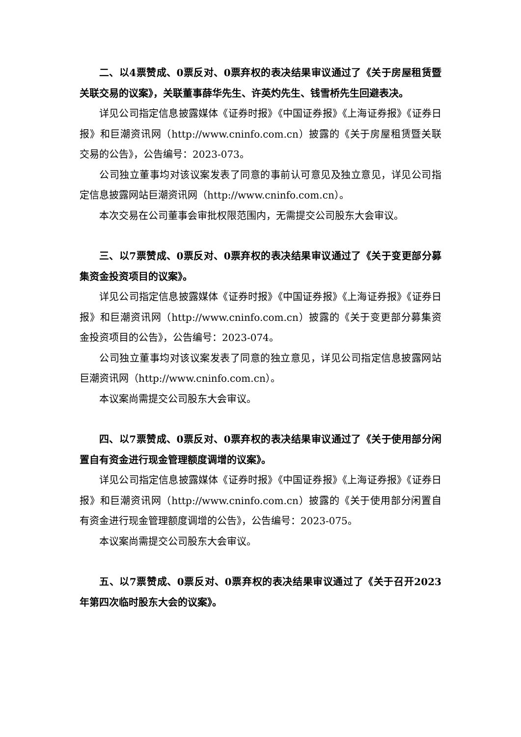二、以4票赞成、0票反对、0票弃权的表决结果审议通过了《关于房屋租赁暨关联交易的议案》，关联董事薛华先生、许英灼先生、钱雪桥先生回避表决。
详见公司指定信息披露媒体《证券时报》《中国证券报》《上海证券报》《证券日报》和巨潮资讯网（http://www.cninfo.com.cn）披露的《关于房屋租赁暨关联交易的公告》，公告编号：2023-073。
公司独立董事均对该议案发表了同意的事前认可意见及独立意见，详见公司指定信息披露网站巨潮资讯网（http://www.cninfo.com.cn）。
本次交易在公司董事会审批权限范围内，无需提交公司股东大会审议。
三、以7票赞成、0票反对、0票弃权的表决结果审议通过了《关于变更部分募集资金投资项目的议案》。
详见公司指定信息披露媒体《证券时报》《中国证券报》《上海证券报》《证券日报》和巨潮资讯网（http://www.cninfo.com.cn）披露的《关于变更部分募集资金投资项目的公告》，公告编号：2023-074。
公司独立董事均对该议案发表了同意的独立意见，详见公司指定信息披露网站巨潮资讯网（http://www.cninfo.com.cn）。
本议案尚需提交公司股东大会审议。
四、以7票赞成、0票反对、0票弃权的表决结果审议通过了《关于使用部分闲置自有资金进行现金管理额度调增的议案》。
详见公司指定信息披露媒体《证券时报》《中国证券报》《上海证券报》《证券日报》和巨潮资讯网（http://www.cninfo.com.cn）披露的《关于使用部分闲置自有资金进行现金管理额度调增的公告》，公告编号：2023-075。
本议案尚需提交公司股东大会审议。
五、以7票赞成、0票反对、0票弃权的表决结果审议通过了《关于召开2023年第四次临时股东大会的议案》。